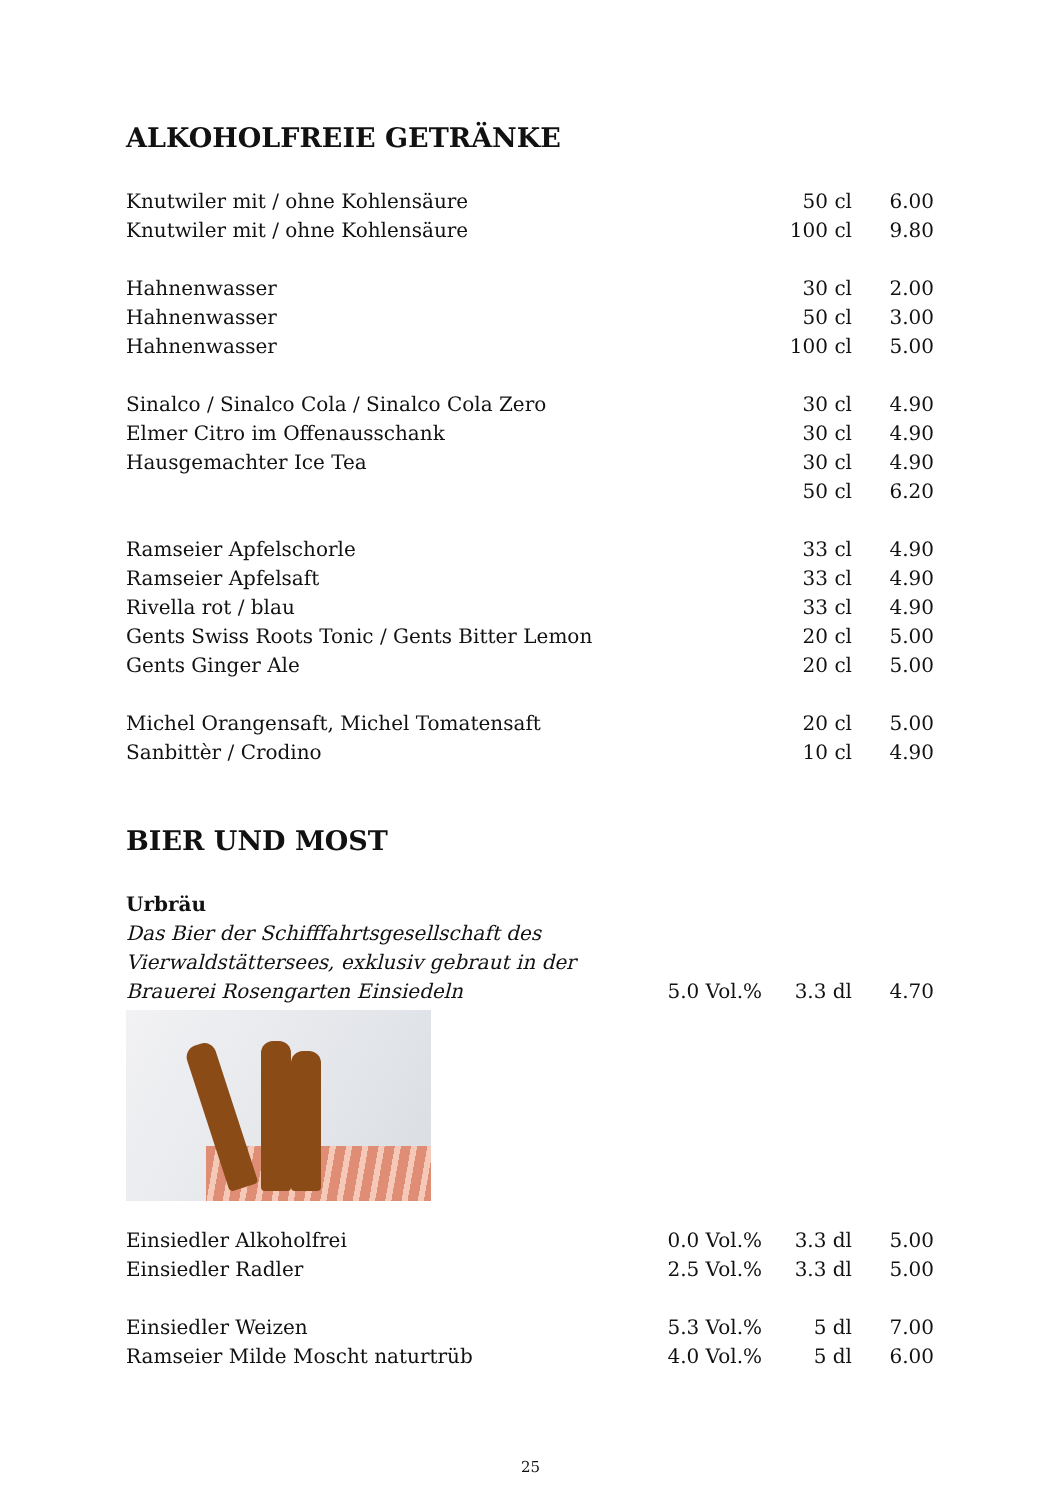ALKOHOLFREIE GETRÄNKE
| Knutwiler mit / ohne Kohlensäure | | 50 cl | 6.00 |
| Knutwiler mit / ohne Kohlensäure | | 100 cl | 9.80 |
| Hahnenwasser | | 30 cl | 2.00 |
| Hahnenwasser | | 50 cl | 3.00 |
| Hahnenwasser | | 100 cl | 5.00 |
| Sinalco / Sinalco Cola / Sinalco Cola Zero | | 30 cl | 4.90 |
| Elmer Citro im Offenausschank | | 30 cl | 4.90 |
| Hausgemachter Ice Tea | | 30 cl | 4.90 |
| | | 50 cl | 6.20 |
| Ramseier Apfelschorle | | 33 cl | 4.90 |
| Ramseier Apfelsaft | | 33 cl | 4.90 |
| Rivella rot / blau | | 33 cl | 4.90 |
| Gents Swiss Roots Tonic / Gents Bitter Lemon | | 20 cl | 5.00 |
| Gents Ginger Ale | | 20 cl | 5.00 |
| Michel Orangensaft, Michel Tomatensaft | | 20 cl | 5.00 |
| Sanbittèr / Crodino | | 10 cl | 4.90 |
BIER UND MOST
| Urbräu | | | |
| Das Bier der Schifffahrtsgesellschaft des | | | |
| Vierwaldstättersees, exklusiv gebraut in der | | | |
| Brauerei Rosengarten Einsiedeln | 5.0 Vol.% | 3.3 dl | 4.70 |
| Einsiedler Alkoholfrei | 0.0 Vol.% | 3.3 dl | 5.00 |
| Einsiedler Radler | 2.5 Vol.% | 3.3 dl | 5.00 |
| Einsiedler Weizen | 5.3 Vol.% | 5 dl | 7.00 |
| Ramseier Milde Moscht naturtrüb | 4.0 Vol.% | 5 dl | 6.00 |
25